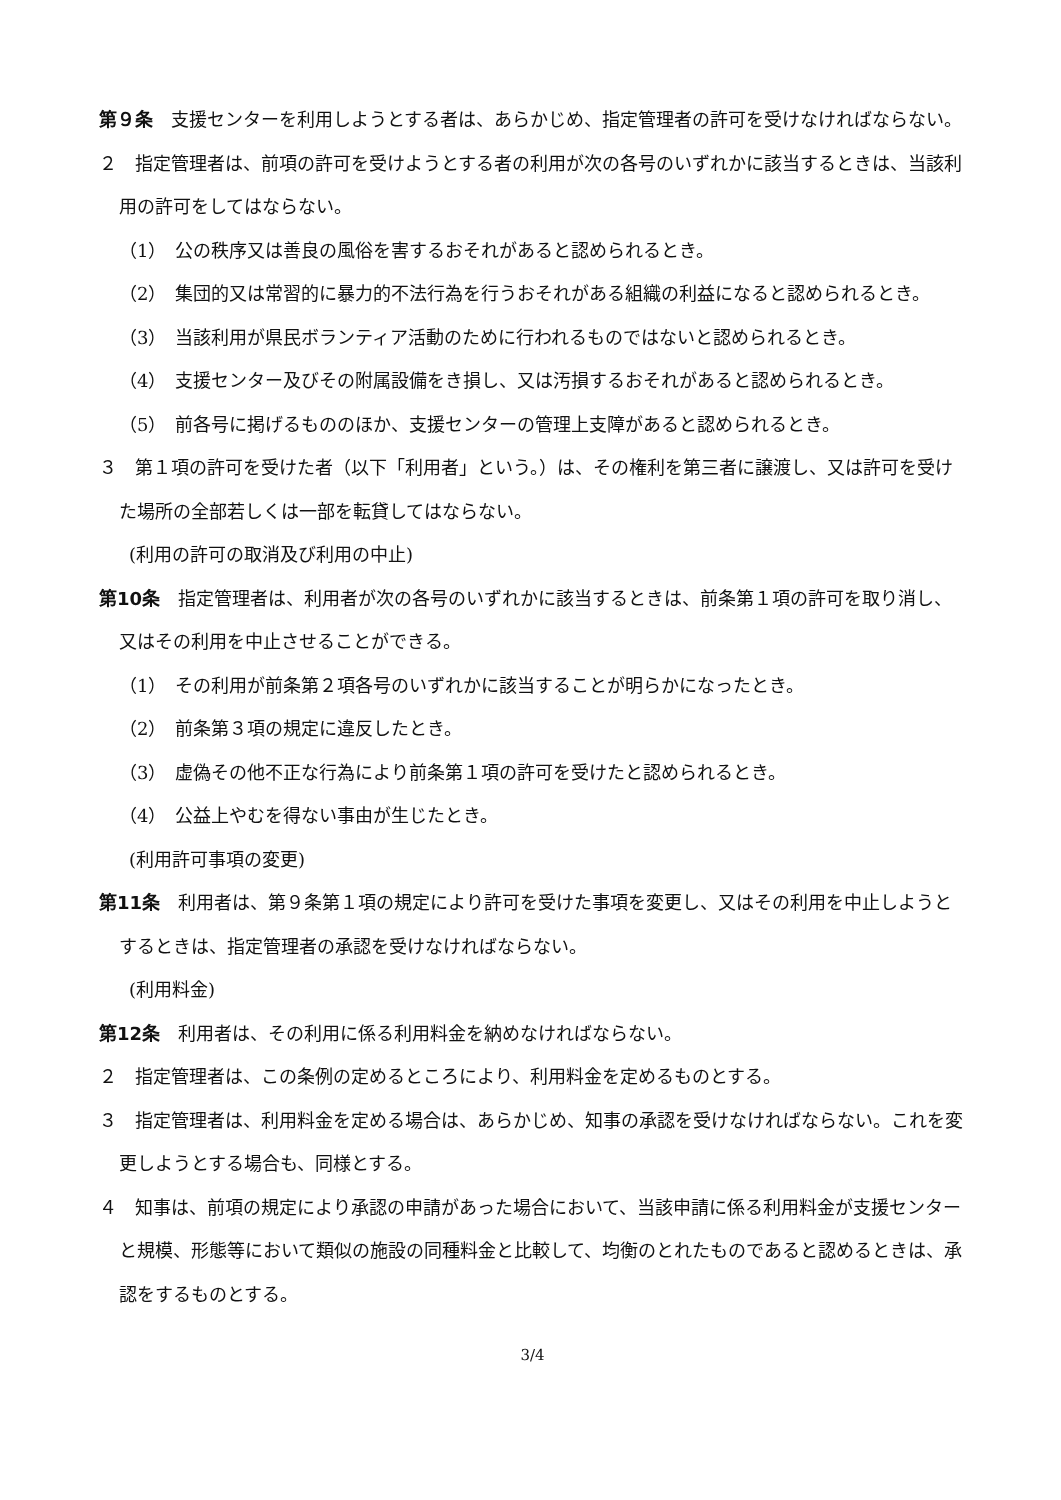第９条　支援センターを利用しようとする者は、あらかじめ、指定管理者の許可を受けなければならない。
２　指定管理者は、前項の許可を受けようとする者の利用が次の各号のいずれかに該当するときは、当該利用の許可をしてはならない。
（1）　公の秩序又は善良の風俗を害するおそれがあると認められるとき。
（2）　集団的又は常習的に暴力的不法行為を行うおそれがある組織の利益になると認められるとき。
（3）　当該利用が県民ボランティア活動のために行われるものではないと認められるとき。
（4）　支援センター及びその附属設備をき損し、又は汚損するおそれがあると認められるとき。
（5）　前各号に掲げるもののほか、支援センターの管理上支障があると認められるとき。
３　第１項の許可を受けた者（以下「利用者」という。）は、その権利を第三者に譲渡し、又は許可を受けた場所の全部若しくは一部を転貸してはならない。
(利用の許可の取消及び利用の中止)
第10条　指定管理者は、利用者が次の各号のいずれかに該当するときは、前条第１項の許可を取り消し、又はその利用を中止させることができる。
（1）　その利用が前条第２項各号のいずれかに該当することが明らかになったとき。
（2）　前条第３項の規定に違反したとき。
（3）　虚偽その他不正な行為により前条第１項の許可を受けたと認められるとき。
（4）　公益上やむを得ない事由が生じたとき。
(利用許可事項の変更)
第11条　利用者は、第９条第１項の規定により許可を受けた事項を変更し、又はその利用を中止しようとするときは、指定管理者の承認を受けなければならない。
(利用料金)
第12条　利用者は、その利用に係る利用料金を納めなければならない。
２　指定管理者は、この条例の定めるところにより、利用料金を定めるものとする。
３　指定管理者は、利用料金を定める場合は、あらかじめ、知事の承認を受けなければならない。これを変更しようとする場合も、同様とする。
４　知事は、前項の規定により承認の申請があった場合において、当該申請に係る利用料金が支援センターと規模、形態等において類似の施設の同種料金と比較して、均衡のとれたものであると認めるときは、承認をするものとする。
3/4